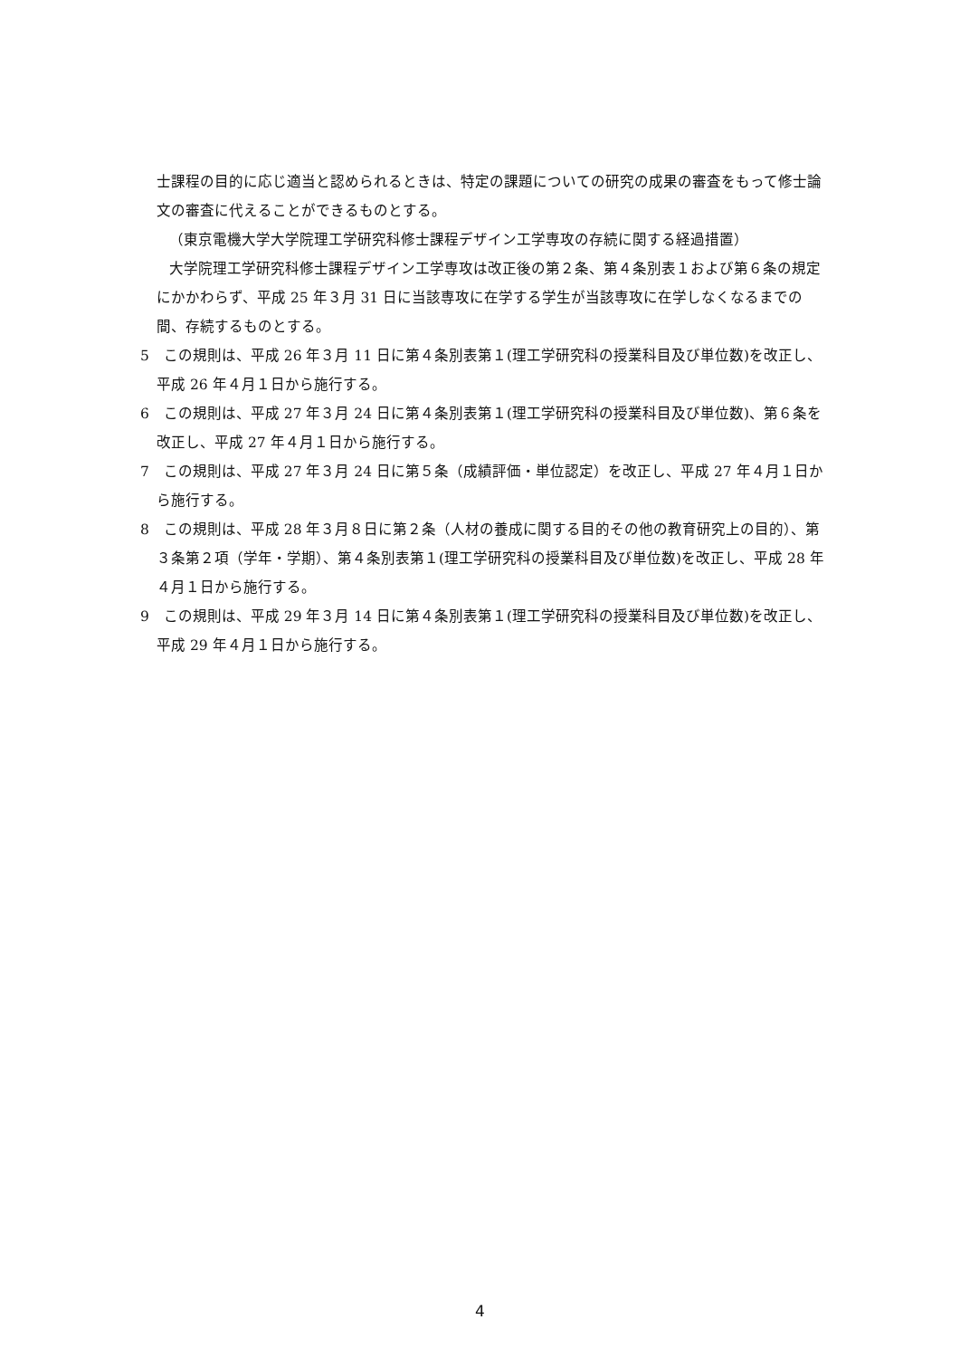士課程の目的に応じ適当と認められるときは、特定の課題についての研究の成果の審査をもって修士論文の審査に代えることができるものとする。
（東京電機大学大学院理工学研究科修士課程デザイン工学専攻の存続に関する経過措置）
大学院理工学研究科修士課程デザイン工学専攻は改正後の第２条、第４条別表１および第６条の規定にかかわらず、平成 25 年３月 31 日に当該専攻に在学する学生が当該専攻に在学しなくなるまでの間、存続するものとする。
5　この規則は、平成 26 年３月 11 日に第４条別表第１(理工学研究科の授業科目及び単位数)を改正し、平成 26 年４月１日から施行する。
6　この規則は、平成 27 年３月 24 日に第４条別表第１(理工学研究科の授業科目及び単位数)、第６条を改正し、平成 27 年４月１日から施行する。
7　この規則は、平成 27 年３月 24 日に第５条（成績評価・単位認定）を改正し、平成 27 年４月１日から施行する。
8　この規則は、平成 28 年３月８日に第２条（人材の養成に関する目的その他の教育研究上の目的）、第３条第２項（学年・学期）、第４条別表第１(理工学研究科の授業科目及び単位数)を改正し、平成 28 年４月１日から施行する。
9　この規則は、平成 29 年３月 14 日に第４条別表第１(理工学研究科の授業科目及び単位数)を改正し、平成 29 年４月１日から施行する。
4